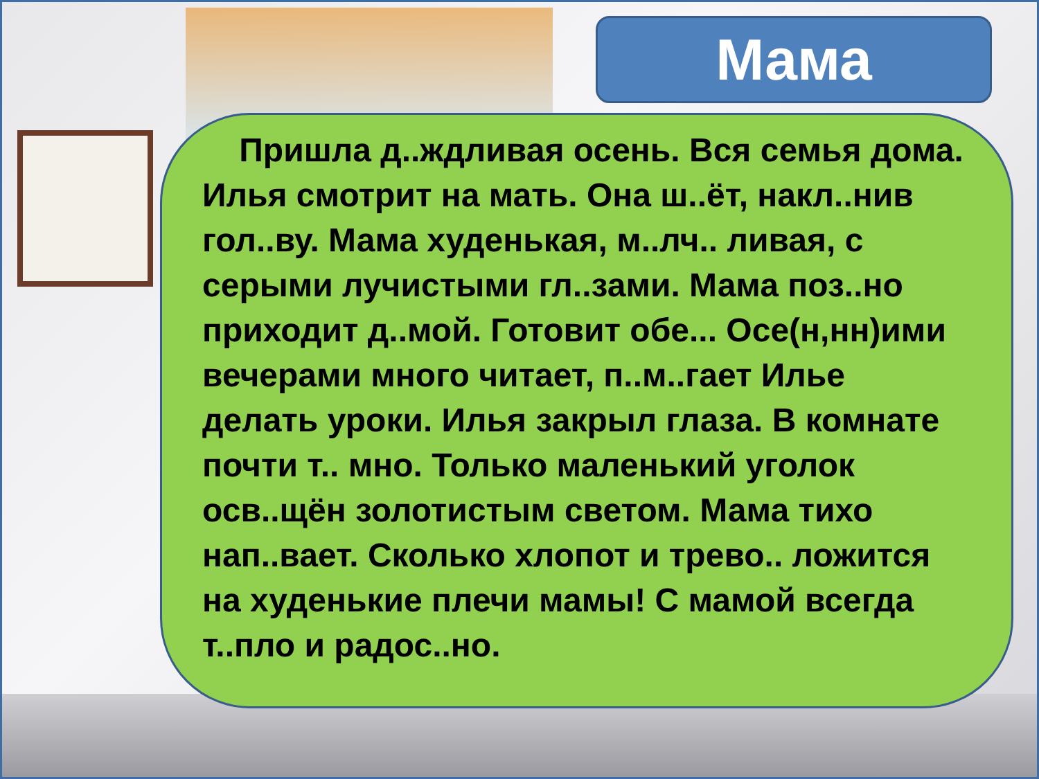Мама
Пришла д..ждливая осень. Вся семья дома. Илья смотрит на мать. Она ш..ёт, накл..нив гол..ву. Мама худенькая, м..лч.. ливая, с серыми лучистыми гл..зами. Мама поз..но приходит д..мой. Готовит обе... Осе(н,нн)ими вечерами много читает, п..м..гает Илье делать уроки. Илья закрыл глаза. В комнате почти т.. мно. Только маленький уголок осв..щён золотистым светом. Мама тихо нап..вает. Сколько хлопот и трево.. ложится на худенькие плечи мамы! С мамой всегда т..пло и радос..но.